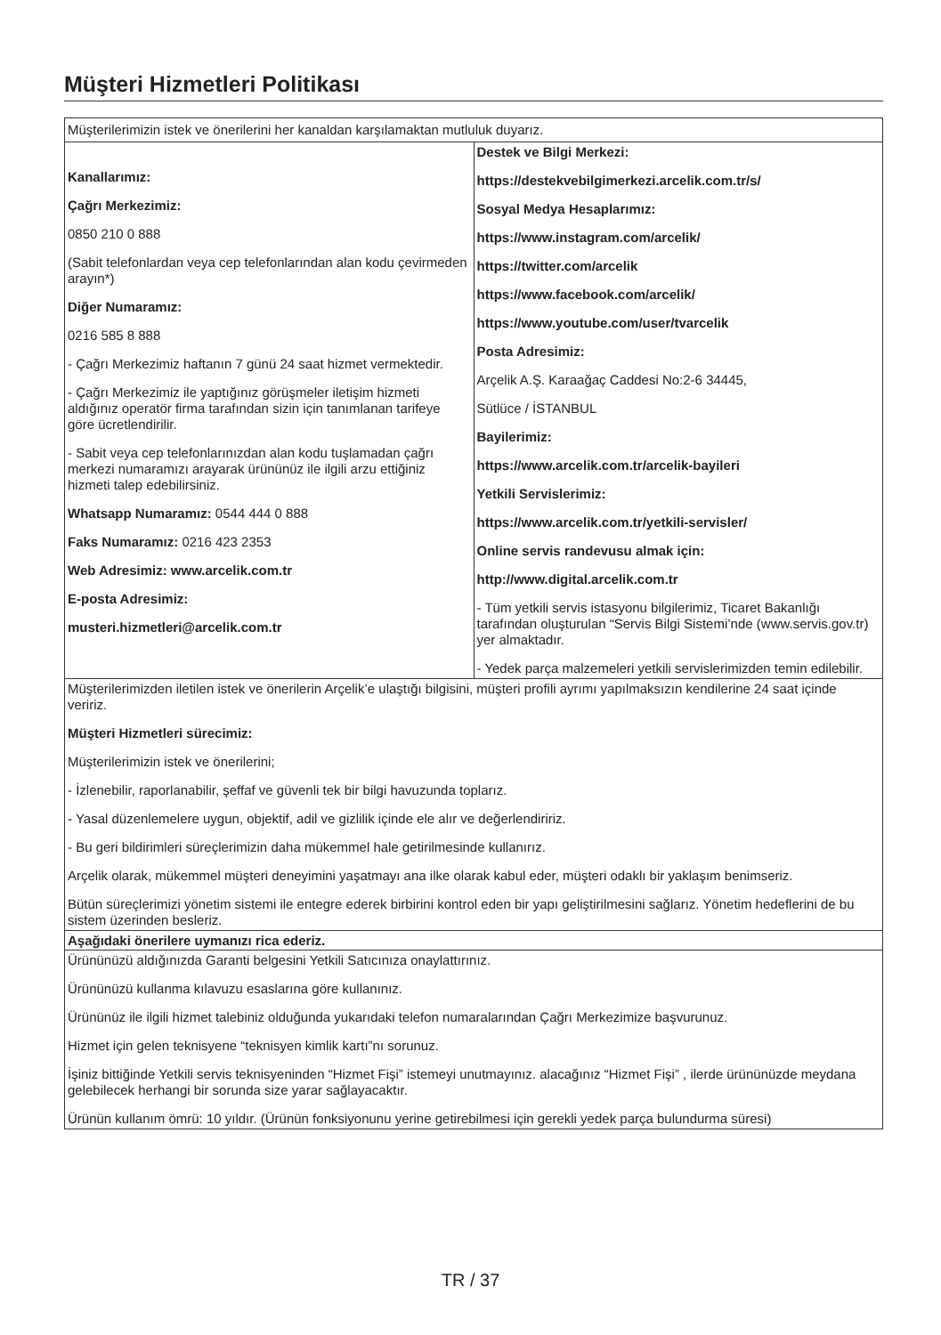Müşteri Hizmetleri Politikası
| Müşterilerimizin istek ve önerilerini her kanaldan karşılamaktan mutluluk duyarız. | |
| Kanallarımız: Çağrı Merkezimiz: 0850 210 0 888 (Sabit telefonlardan veya cep telefonlarından alan kodu çevirmeden arayın*) Diğer Numaramız: 0216 585 8 888 - Çağrı Merkezimiz haftanın 7 günü 24 saat hizmet vermektedir. - Çağrı Merkezimiz ile yaptığınız görüşmeler iletişim hizmeti aldığınız operatör firma tarafından sizin için tanımlanan tarifeye göre ücretlendirilir. - Sabit veya cep telefonlarınızdan alan kodu tuşlamadan çağrı merkezi numaramızı arayarak ürününüz ile ilgili arzu ettiğiniz hizmeti talep edebilirsiniz. Whatsapp Numaramız: 0544 444 0 888 Faks Numaramız: 0216 423 2353 Web Adresimiz: www.arcelik.com.tr E-posta Adresimiz: musteri.hizmetleri@arcelik.com.tr | Destek ve Bilgi Merkezi: https://destekvebilgimerkezi.arcelik.com.tr/s/ Sosyal Medya Hesaplarımız: https://www.instagram.com/arcelik/ https://twitter.com/arcelik https://www.facebook.com/arcelik/ https://www.youtube.com/user/tvarcelik Posta Adresimiz: Arçelik A.Ş. Karaağaç Caddesi No:2-6 34445, Sütlüce / İSTANBUL Bayilerimiz: https://www.arcelik.com.tr/arcelik-bayileri Yetkili Servislerimiz: https://www.arcelik.com.tr/yetkili-servisler/ Online servis randevusu almak için: http://www.digital.arcelik.com.tr - Tüm yetkili servis istasyonu bilgilerimiz, Ticaret Bakanlığı tarafından oluşturulan “Servis Bilgi Sistemi’nde (www.servis.gov.tr) yer almaktadır. - Yedek parça malzemeleri yetkili servislerimizden temin edilebilir. |
| Müşterilerimizden iletilen istek ve önerilerin Arçelik’e ulaştığı bilgisini, müşteri profili ayrımı yapılmaksızın kendilerine 24 saat içinde veririz. Müşteri Hizmetleri sürecimiz: Müşterilerimizin istek ve önerilerini; - İzlenebilir, raporlanabilir, şeffaf ve güvenli tek bir bilgi havuzunda toplarız. - Yasal düzenlemelere uygun, objektif, adil ve gizlilik içinde ele alır ve değerlendiririz. - Bu geri bildirimleri süreçlerimizin daha mükemmel hale getirilmesinde kullanırız. Arçelik olarak, mükemmel müşteri deneyimini yaşatmayı ana ilke olarak kabul eder, müşteri odaklı bir yaklaşım benimseriz. Bütün süreçlerimizi yönetim sistemi ile entegre ederek birbirini kontrol eden bir yapı geliştirilmesini sağlarız. Yönetim hedeflerini de bu sistem üzerinden besleriz. | |
| Aşağıdaki önerilere uymanızı rica ederiz. | |
| Ürününüzü aldığınızda Garanti belgesini Yetkili Satıcınıza onaylattırınız. Ürününüzü kullanma kılavuzu esaslarına göre kullanınız. Ürününüz ile ilgili hizmet talebiniz olduğunda yukarıdaki telefon numaralarından Çağrı Merkezimize başvurunuz. Hizmet için gelen teknisyene “teknisyen kimlik kartı”nı sorunuz. İşiniz bittiğinde Yetkili servis teknisyeninden “Hizmet Fişi” istemeyi unutmayınız. alacağınız “Hizmet Fişi” , ilerde ürününüzde meydana gelebilecek herhangi bir sorunda size yarar sağlayacaktır. Ürünün kullanım ömrü: 10 yıldır. (Ürünün fonksiyonunu yerine getirebilmesi için gerekli yedek parça bulundurma süresi) | |
TR / 37